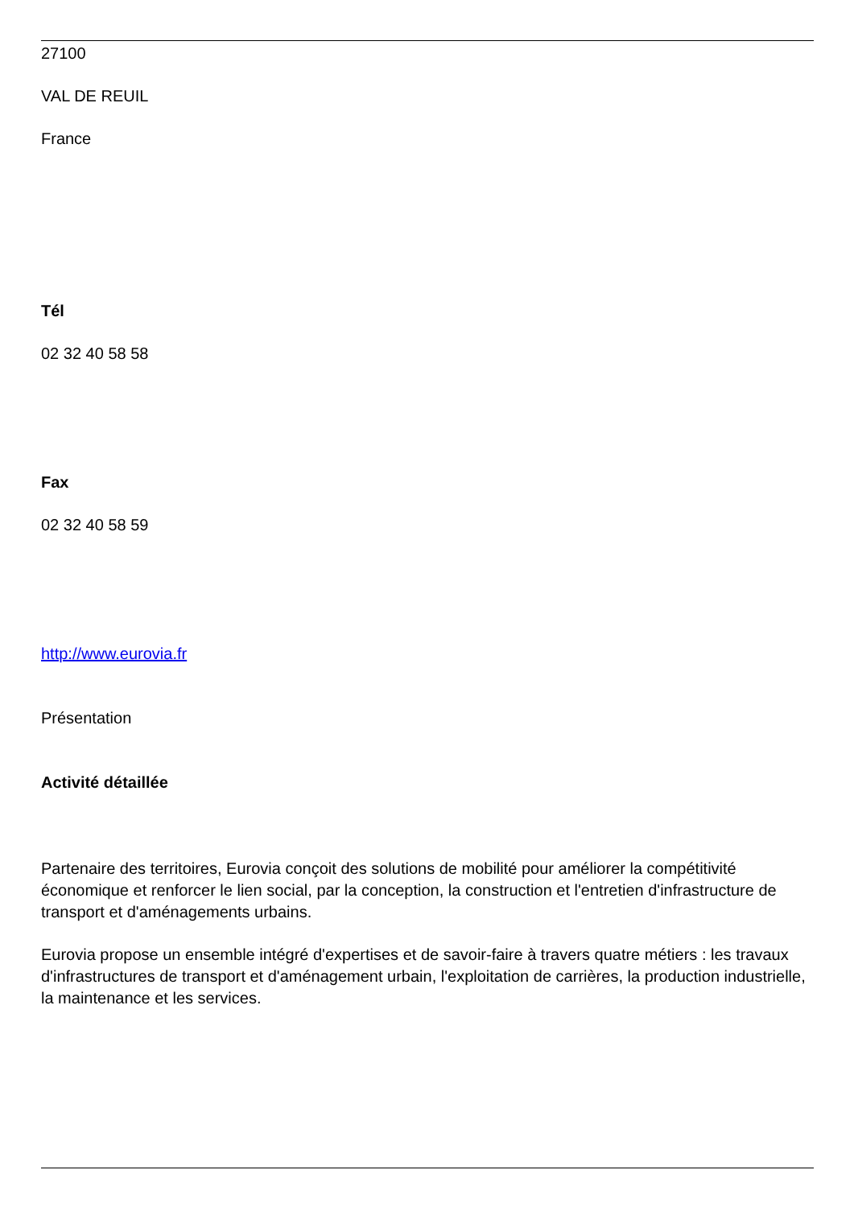27100
VAL DE REUIL
France
Tél
02 32 40 58 58
Fax
02 32 40 58 59
http://www.eurovia.fr
Présentation
Activité détaillée
Partenaire des territoires, Eurovia conçoit des solutions de mobilité pour améliorer la compétitivité économique et renforcer le lien social, par la conception, la construction et l'entretien d'infrastructure de transport et d'aménagements urbains.
Eurovia propose un ensemble intégré d'expertises et de savoir-faire à travers quatre métiers : les travaux d'infrastructures de transport et d'aménagement urbain, l'exploitation de carrières, la production industrielle, la maintenance et les services.